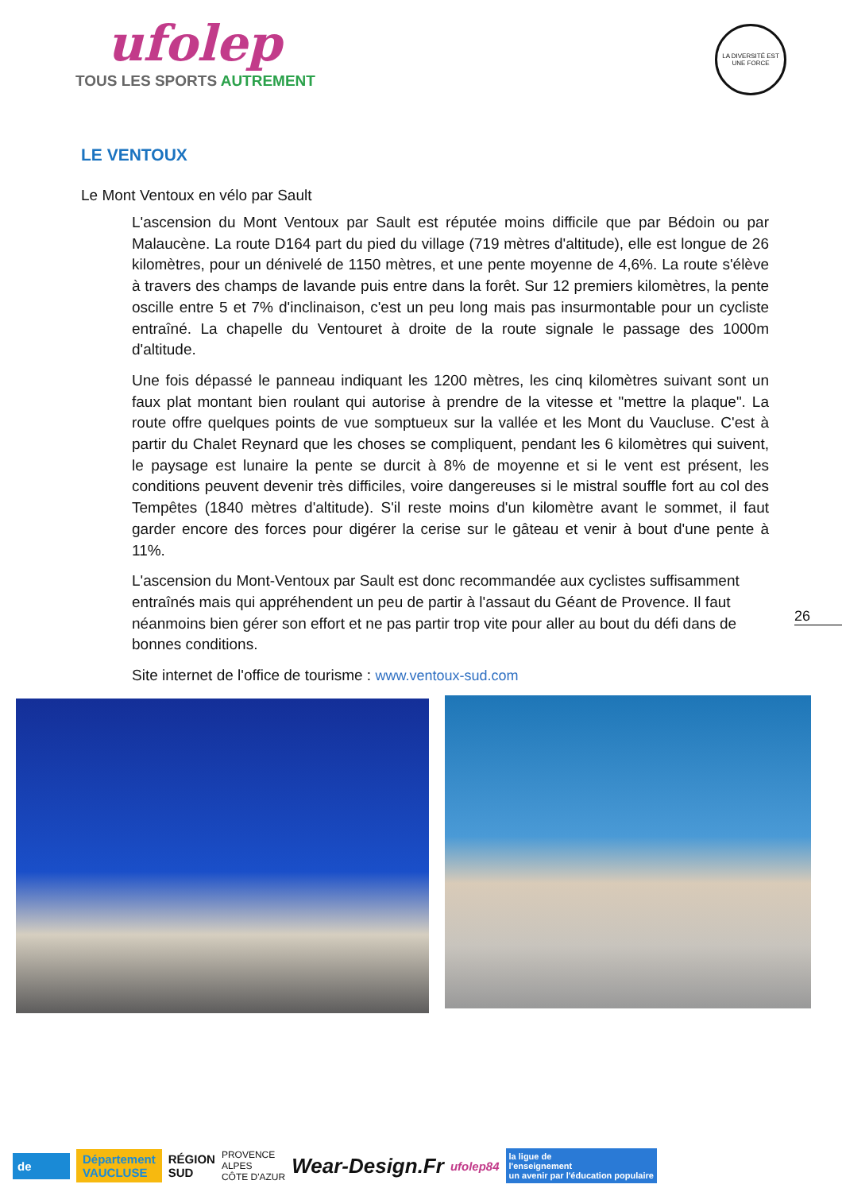ufolep
TOUS LES SPORTS AUTREMENT
LA DIVERSITÉ EST UNE FORCE
LE VENTOUX
Le Mont Ventoux en vélo par Sault
L'ascension du Mont Ventoux par Sault est réputée moins difficile que par Bédoin ou par Malaucène. La route D164 part du pied du village (719 mètres d'altitude), elle est longue de 26 kilomètres, pour un dénivelé de 1150 mètres, et une pente moyenne de 4,6%. La route s'élève à travers des champs de lavande puis entre dans la forêt. Sur 12 premiers kilomètres, la pente oscille entre 5 et 7% d'inclinaison, c'est un peu long mais pas insurmontable pour un cycliste entraîné. La chapelle du Ventouret à droite de la route signale le passage des 1000m d'altitude.
Une fois dépassé le panneau indiquant les 1200 mètres, les cinq kilomètres suivant sont un faux plat montant bien roulant qui autorise à prendre de la vitesse et "mettre la plaque". La route offre quelques points de vue somptueux sur la vallée et les Mont du Vaucluse. C'est à partir du Chalet Reynard que les choses se compliquent, pendant les 6 kilomètres qui suivent, le paysage est lunaire la pente se durcit à 8% de moyenne et si le vent est présent, les conditions peuvent devenir très difficiles, voire dangereuses si le mistral souffle fort au col des Tempêtes (1840 mètres d'altitude). S'il reste moins d'un kilomètre avant le sommet, il faut garder encore des forces pour digérer la cerise sur le gâteau et venir à bout d'une pente à 11%.
L'ascension du Mont-Ventoux par Sault est donc recommandée aux cyclistes suffisamment entraînés mais qui appréhendent un peu de partir à l'assaut du Géant de Provence. Il faut néanmoins bien gérer son effort et ne pas partir trop vite pour aller au bout du défi dans de bonnes conditions.
Site internet de l'office de tourisme : www.ventoux-sud.com
26
de
Département
VAUCLUSE
RÉGION
SUD
PROVENCE
ALPES
CÔTE D'AZUR
Wear-Design.Fr
ufolep84
la ligue de
l'enseignement
un avenir par l'éducation populaire